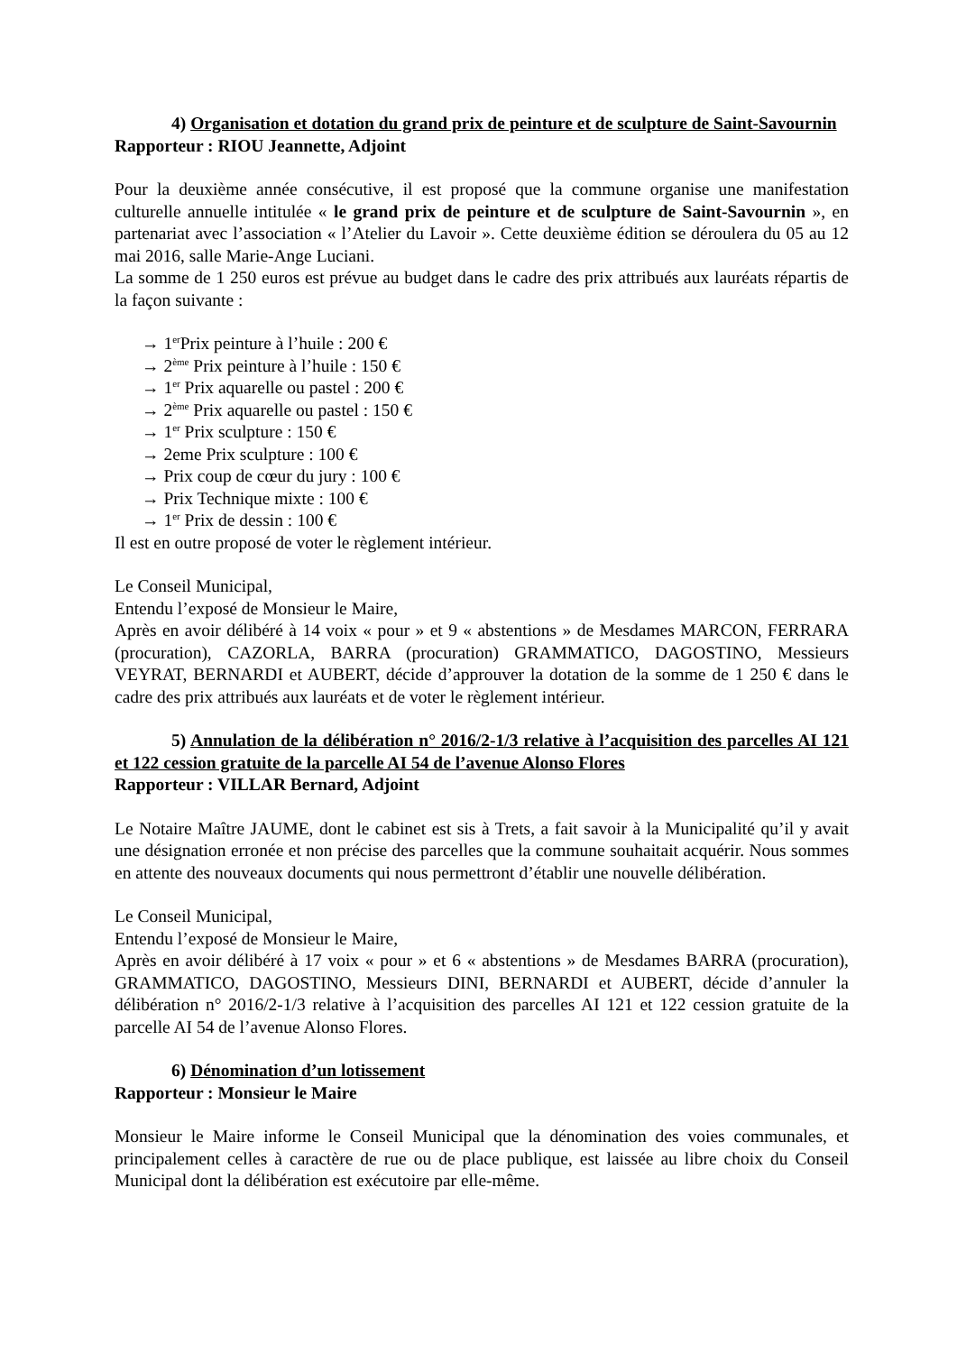4) Organisation et dotation du grand prix de peinture et de sculpture de Saint-Savournin
Rapporteur : RIOU Jeannette, Adjoint
Pour la deuxième année consécutive, il est proposé que la commune organise une manifestation culturelle annuelle intitulée « le grand prix de peinture et de sculpture de Saint-Savournin », en partenariat avec l’association « l’Atelier du Lavoir ». Cette deuxième édition se déroulera du 05 au 12 mai 2016, salle Marie-Ange Luciani.
La somme de 1 250 euros est prévue au budget dans le cadre des prix attribués aux lauréats répartis de la façon suivante :
→ 1<sup>er</sup>Prix peinture à l’huile : 200 €
→ 2<sup>ème</sup> Prix peinture à l’huile : 150 €
→ 1<sup>er</sup> Prix aquarelle ou pastel : 200 €
→ 2<sup>ème</sup> Prix aquarelle ou pastel : 150 €
→ 1<sup>er</sup> Prix sculpture : 150 €
→ 2eme Prix sculpture : 100 €
→ Prix coup de cœur du jury : 100 €
→ Prix Technique mixte : 100 €
→ 1<sup>er</sup> Prix de dessin : 100 €
Il est en outre proposé de voter le règlement intérieur.
Le Conseil Municipal,
Entendu l’exposé de Monsieur le Maire,
Après en avoir délibéré à 14 voix « pour » et 9 « abstentions » de Mesdames MARCON, FERRARA (procuration), CAZORLA, BARRA (procuration) GRAMMATICO, DAGOSTINO, Messieurs VEYRAT, BERNARDI et AUBERT, décide d’approuver la dotation de la somme de 1 250 € dans le cadre des prix attribués aux lauréats et de voter le règlement intérieur.
5) Annulation de la délibération n° 2016/2-1/3 relative à l’acquisition des parcelles AI 121 et 122 cession gratuite de la parcelle AI 54 de l’avenue Alonso Flores
Rapporteur : VILLAR Bernard, Adjoint
Le Notaire Maître JAUME, dont le cabinet est sis à Trets, a fait savoir à la Municipalité qu’il y avait une désignation erronée et non précise des parcelles que la commune souhaitait acquérir. Nous sommes en attente des nouveaux documents qui nous permettront d’établir une nouvelle délibération.
Le Conseil Municipal,
Entendu l’exposé de Monsieur le Maire,
Après en avoir délibéré à 17 voix « pour » et 6 « abstentions » de Mesdames BARRA (procuration), GRAMMATICO, DAGOSTINO, Messieurs DINI, BERNARDI et AUBERT, décide d’annuler la délibération n° 2016/2-1/3 relative à l’acquisition des parcelles AI 121 et 122 cession gratuite de la parcelle AI 54 de l’avenue Alonso Flores.
6) Dénomination d’un lotissement
Rapporteur : Monsieur le Maire
Monsieur le Maire informe le Conseil Municipal que la dénomination des voies communales, et principalement celles à caractère de rue ou de place publique, est laissée au libre choix du Conseil Municipal dont la délibération est exécutoire par elle-même.